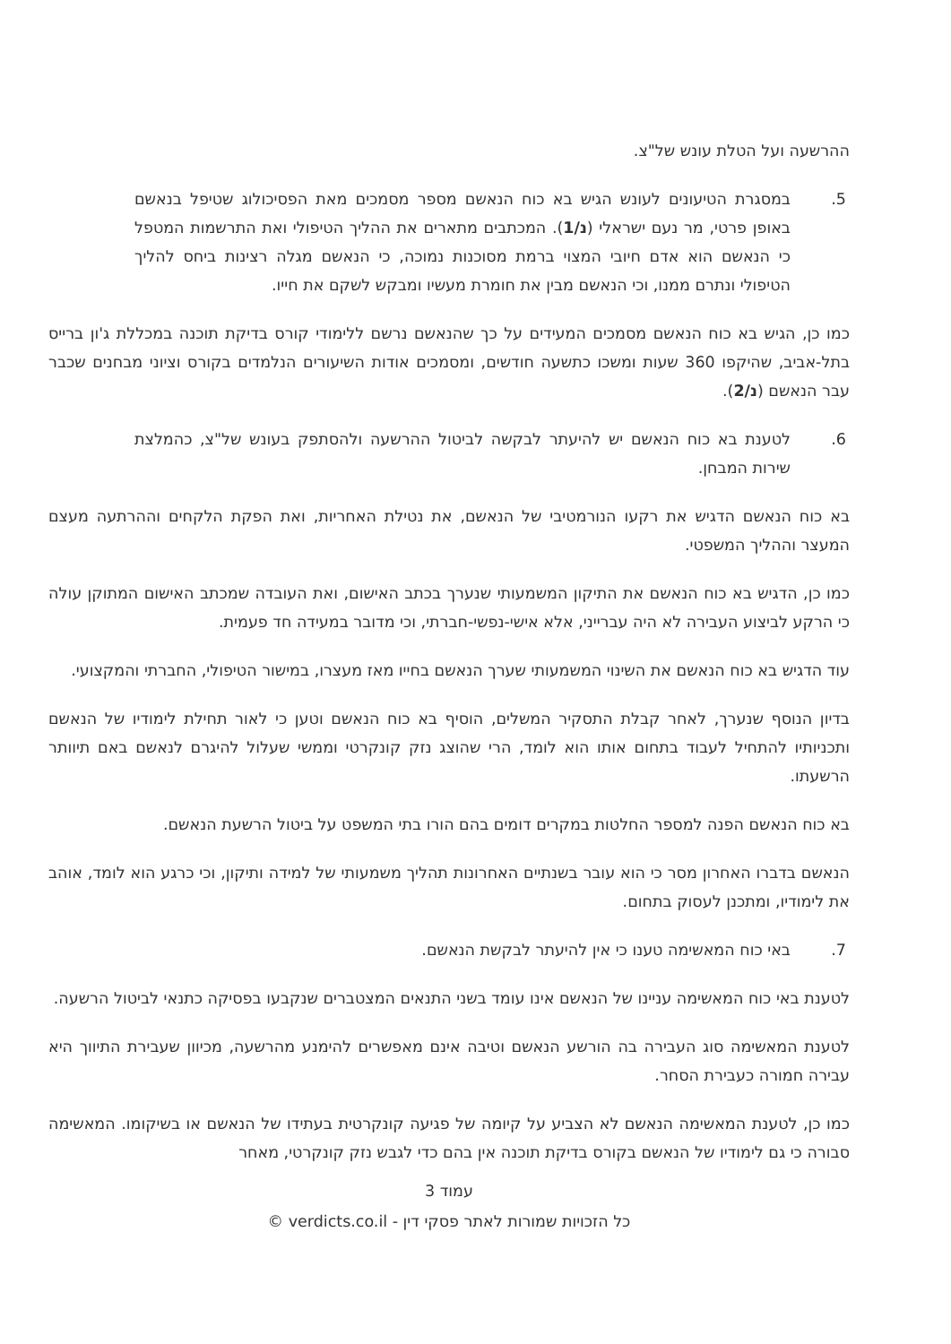ההרשעה ועל הטלת עונש של"צ.
5. במסגרת הטיעונים לעונש הגיש בא כוח הנאשם מספר מסמכים מאת הפסיכולוג שטיפל בנאשם באופן פרטי, מר נעם ישראלי (נ/1). המכתבים מתארים את ההליך הטיפולי ואת התרשמות המטפל כי הנאשם הוא אדם חיובי המצוי ברמת מסוכנות נמוכה, כי הנאשם מגלה רצינות ביחס להליך הטיפולי ונתרם ממנו, וכי הנאשם מבין את חומרת מעשיו ומבקש לשקם את חייו.
כמו כן, הגיש בא כוח הנאשם מסמכים המעידים על כך שהנאשם נרשם ללימודי קורס בדיקת תוכנה במכללת ג'ון ברייס בתל-אביב, שהיקפו 360 שעות ומשכו כתשעה חודשים, ומסמכים אודות השיעורים הנלמדים בקורס וציוני מבחנים שכבר עבר הנאשם (נ/2).
6. לטענת בא כוח הנאשם יש להיעתר לבקשה לביטול ההרשעה ולהסתפק בעונש של"צ, כהמלצת שירות המבחן.
בא כוח הנאשם הדגיש את רקעו הנורמטיבי של הנאשם, את נטילת האחריות, ואת הפקת הלקחים וההרתעה מעצם המעצר וההליך המשפטי.
כמו כן, הדגיש בא כוח הנאשם את התיקון המשמעותי שנערך בכתב האישום, ואת העובדה שמכתב האישום המתוקן עולה כי הרקע לביצוע העבירה לא היה עברייני, אלא אישי-נפשי-חברתי, וכי מדובר במעידה חד פעמית.
עוד הדגיש בא כוח הנאשם את השינוי המשמעותי שערך הנאשם בחייו מאז מעצרו, במישור הטיפולי, החברתי והמקצועי.
בדיון הנוסף שנערך, לאחר קבלת התסקיר המשלים, הוסיף בא כוח הנאשם וטען כי לאור תחילת לימודיו של הנאשם ותכניותיו להתחיל לעבוד בתחום אותו הוא לומד, הרי שהוצג נזק קונקרטי וממשי שעלול להיגרם לנאשם באם תיוותר הרשעתו.
בא כוח הנאשם הפנה למספר החלטות במקרים דומים בהם הורו בתי המשפט על ביטול הרשעת הנאשם.
הנאשם בדברו האחרון מסר כי הוא עובר בשנתיים האחרונות תהליך משמעותי של למידה ותיקון, וכי כרגע הוא לומד, אוהב את לימודיו, ומתכנן לעסוק בתחום.
7. באי כוח המאשימה טענו כי אין להיעתר לבקשת הנאשם.
לטענת באי כוח המאשימה עניינו של הנאשם אינו עומד בשני התנאים המצטברים שנקבעו בפסיקה כתנאי לביטול הרשעה.
לטענת המאשימה סוג העבירה בה הורשע הנאשם וטיבה אינם מאפשרים להימנע מהרשעה, מכיוון שעבירת התיווך היא עבירה חמורה כעבירת הסחר.
כמו כן, לטענת המאשימה הנאשם לא הצביע על קיומה של פגיעה קונקרטית בעתידו של הנאשם או בשיקומו. המאשימה סבורה כי גם לימודיו של הנאשם בקורס בדיקת תוכנה אין בהם כדי לגבש נזק קונקרטי, מאחר
עמוד 3
כל הזכויות שמורות לאתר פסקי דין - verdicts.co.il ©